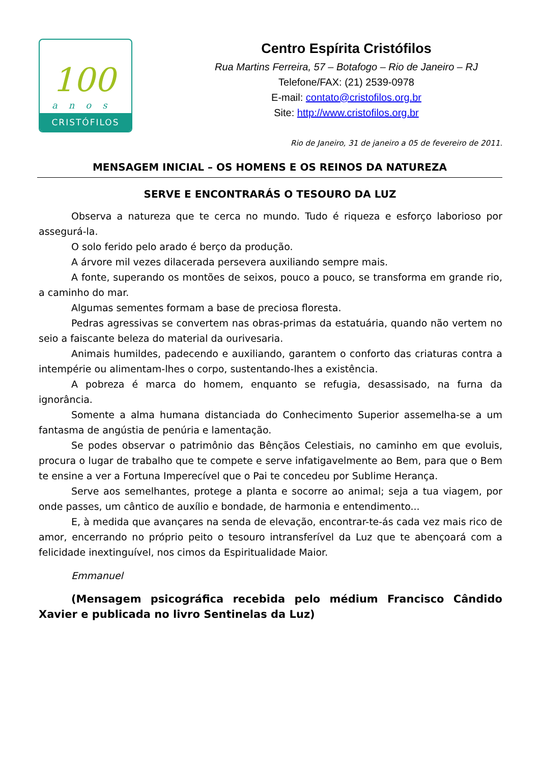100
anos
CRISTÓFILOS
Centro Espírita Cristófilos
Rua Martins Ferreira, 57 – Botafogo – Rio de Janeiro – RJ
Telefone/FAX: (21) 2539-0978
E-mail: contato@cristofilos.org.br
Site: http://www.cristofilos.org.br
Rio de Janeiro, 31 de janeiro a 05 de fevereiro de 2011.
MENSAGEM INICIAL – OS HOMENS E OS REINOS DA NATUREZA
SERVE E ENCONTRARÁS O TESOURO DA LUZ
Observa a natureza que te cerca no mundo. Tudo é riqueza e esforço laborioso por assegurá-la.
O solo ferido pelo arado é berço da produção.
A árvore mil vezes dilacerada persevera auxiliando sempre mais.
A fonte, superando os montões de seixos, pouco a pouco, se transforma em grande rio, a caminho do mar.
Algumas sementes formam a base de preciosa floresta.
Pedras agressivas se convertem nas obras-primas da estatuária, quando não vertem no seio a faiscante beleza do material da ourivesaria.
Animais humildes, padecendo e auxiliando, garantem o conforto das criaturas contra a intempérie ou alimentam-lhes o corpo, sustentando-lhes a existência.
A pobreza é marca do homem, enquanto se refugia, desassisado, na furna da ignorância.
Somente a alma humana distanciada do Conhecimento Superior assemelha-se a um fantasma de angústia de penúria e lamentação.
Se podes observar o patrimônio das Bênçãos Celestiais, no caminho em que evoluis, procura o lugar de trabalho que te compete e serve infatigavelmente ao Bem, para que o Bem te ensine a ver a Fortuna Imperecível que o Pai te concedeu por Sublime Herança.
Serve aos semelhantes, protege a planta e socorre ao animal; seja a tua viagem, por onde passes, um cântico de auxílio e bondade, de harmonia e entendimento...
E, à medida que avançares na senda de elevação, encontrar-te-ás cada vez mais rico de amor, encerrando no próprio peito o tesouro intransferível da Luz que te abençoará com a felicidade inextinguível, nos cimos da Espiritualidade Maior.
Emmanuel
(Mensagem psicográfica recebida pelo médium Francisco Cândido Xavier e publicada no livro Sentinelas da Luz)